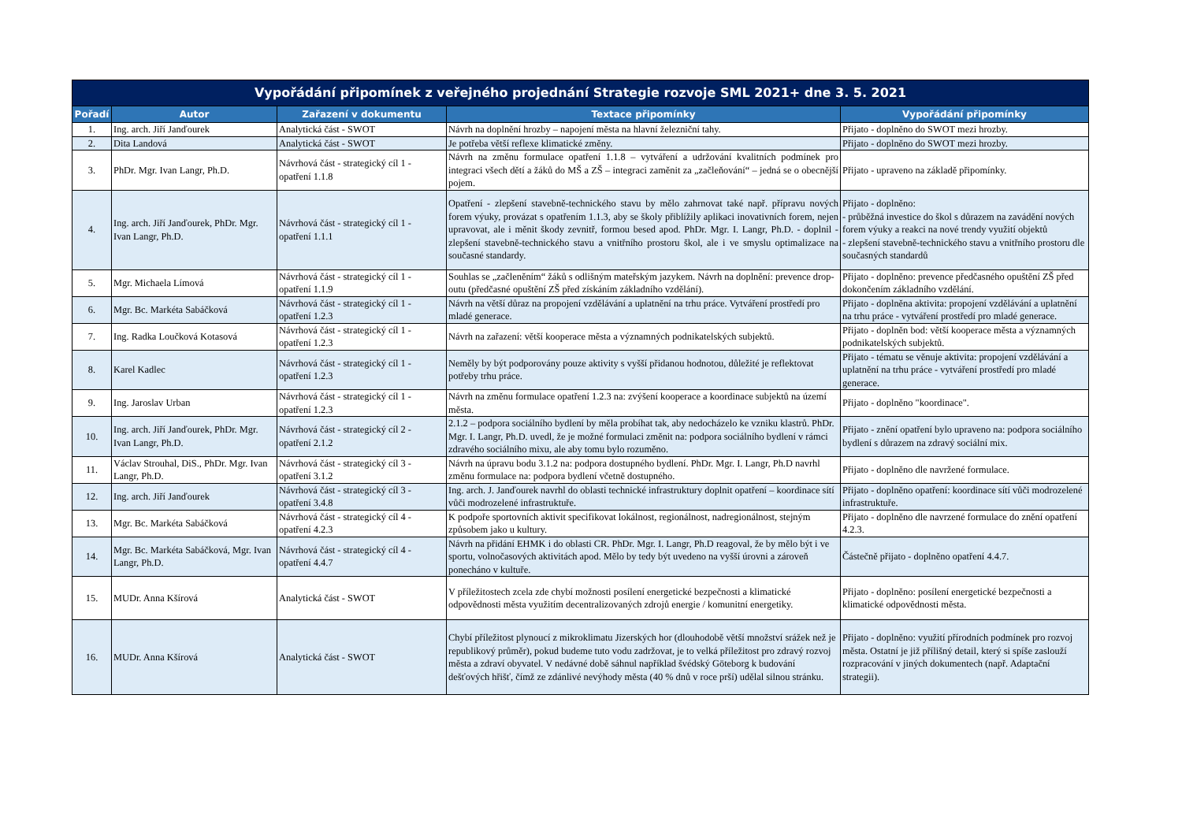| Vypořádání připomínek z veřejného projednání Strategie rozvoje SML 2021+ dne 3. 5. 2021 | | | | |
| --- | --- | --- | --- | --- |
| Pořadí | Autor | Zařazení v dokumentu | Textace připomínky | Vypořádání připomínky |
| 1. | Ing. arch. Jiří Janďourek | Analytická část - SWOT | Návrh na doplnění hrozby – napojení města na hlavní železniční tahy. | Přijato - doplněno do SWOT mezi hrozby. |
| 2. | Dita Landová | Analytická část - SWOT | Je potřeba větší reflexe klimatické změny. | Přijato - doplněno do SWOT mezi hrozby. |
| 3. | PhDr. Mgr. Ivan Langr, Ph.D. | Návrhová část - strategický cíl 1 - opatření 1.1.8 | Návrh na změnu formulace opatření 1.1.8 – vytváření a udržování kvalitních podmínek pro integraci všech dětí a žáků do MŠ a ZŠ – integraci zaměnit za „začleňování“ – jedná se o obecnější pojem. | Přijato - upraveno na základě připomínky. |
| 4. | Ing. arch. Jiří Janďourek, PhDr. Mgr. Ivan Langr, Ph.D. | Návrhová část - strategický cíl 1 - opatření 1.1.1 | Opatření - zlepšení stavebně-technického stavu by mělo zahrnovat také např. přípravu nových forem výuky, provázat s opatřením 1.1.3, aby se školy přiblížily aplikaci inovativních forem, nejen upravovat, ale i měnit škody zevnitř, formou besed apod. PhDr. Mgr. I. Langr, Ph.D. - doplnil - zlepšení stavebně-technického stavu a vnitřního prostoru škol, ale i ve smyslu optimalizace na současné standardy. | Přijato - doplněno: - průběžná investice do škol s důrazem na zavádění nových forem výuky a reakci na nové trendy využití objektů - zlepšení stavebně-technického stavu a vnitřního prostoru dle současných standardů |
| 5. | Mgr. Michaela Límová | Návrhová část - strategický cíl 1 - opatření 1.1.9 | Souhlas se „začleněním“ žáků s odlišným mateřským jazykem. Návrh na doplnění: prevence drop-outu (předčasné opuštění ZŠ před získáním základního vzdělání). | Přijato - doplněno: prevence předčasného opuštění ZŠ před dokončením základního vzdělání. |
| 6. | Mgr. Bc. Markéta Sabáčková | Návrhová část - strategický cíl 1 - opatření 1.2.3 | Návrh na větší důraz na propojení vzdělávání a uplatnění na trhu práce. Vytváření prostředí pro mladé generace. | Přijato - doplněna aktivita: propojení vzdělávání a uplatnění na trhu práce - vytváření prostředí pro mladé generace. |
| 7. | Ing. Radka Loučková Kotasová | Návrhová část - strategický cíl 1 - opatření 1.2.3 | Návrh na zařazení: větší kooperace města a významných podnikatelských subjektů. | Přijato - doplněn bod: větší kooperace města a významných podnikatelských subjektů. |
| 8. | Karel Kadlec | Návrhová část - strategický cíl 1 - opatření 1.2.3 | Neměly by být podporovány pouze aktivity s vyšší přidanou hodnotou, důležité je reflektovat potřeby trhu práce. | Přijato - tématu se věnuje aktivita: propojení vzdělávání a uplatnění na trhu práce - vytváření prostředí pro mladé generace. |
| 9. | Ing. Jaroslav Urban | Návrhová část - strategický cíl 1 - opatření 1.2.3 | Návrh na změnu formulace opatření 1.2.3 na: zvýšení kooperace a koordinace subjektů na území města. | Přijato - doplněno "koordinace". |
| 10. | Ing. arch. Jiří Janďourek, PhDr. Mgr. Ivan Langr, Ph.D. | Návrhová část - strategický cíl 2 - opatření 2.1.2 | 2.1.2 – podpora sociálního bydlení by měla probíhat tak, aby nedocházelo ke vzniku klastrů. PhDr. Mgr. I. Langr, Ph.D. uvedl, že je možné formulaci změnit na: podpora sociálního bydlení v rámci zdravého sociálního mixu, ale aby tomu bylo rozuměno. | Přijato - znění opatření bylo upraveno na: podpora sociálního bydlení s důrazem na zdravý sociální mix. |
| 11. | Václav Strouhal, DiS., PhDr. Mgr. Ivan Langr, Ph.D. | Návrhová část - strategický cíl 3 - opatření 3.1.2 | Návrh na úpravu bodu 3.1.2 na: podpora dostupného bydlení. PhDr. Mgr. I. Langr, Ph.D navrhl změnu formulace na: podpora bydlení včetně dostupného. | Přijato - doplněno dle navržené formulace. |
| 12. | Ing. arch. Jiří Janďourek | Návrhová část - strategický cíl 3 - opatření 3.4.8 | Ing. arch. J. Janďourek navrhl do oblasti technické infrastruktury doplnit opatření – koordinace sítí vůči modrozelené infrastruktuře. | Přijato - doplněno opatření: koordinace sítí vůči modrozelené infrastruktuře. |
| 13. | Mgr. Bc. Markéta Sabáčková | Návrhová část - strategický cíl 4 - opatření 4.2.3 | K podpoře sportovních aktivit specifikovat lokálnost, regionálnost, nadregionálnost, stejným způsobem jako u kultury. | Přijato - doplněno dle navrzené formulace do znění opatření 4.2.3. |
| 14. | Mgr. Bc. Markéta Sabáčková, Mgr. Ivan Langr, Ph.D. | Návrhová část - strategický cíl 4 - opatření 4.4.7 | Návrh na přidání EHMK i do oblasti CR. PhDr. Mgr. I. Langr, Ph.D reagoval, že by mělo být i ve sportu, volnočasových aktivitách apod. Mělo by tedy být uvedeno na vyšší úrovni a zároveň ponecháno v kultuře. | Částečně přijato - doplněno opatření 4.4.7. |
| 15. | MUDr. Anna Kšírová | Analytická část - SWOT | V příležitostech zcela zde chybí možnosti posílení energetické bezpečnosti a klimatické odpovědnosti města využitím decentralizovaných zdrojů energie / komunitní energetiky. | Přijato - doplněno: posílení energetické bezpečnosti a klimatické odpovědnosti města. |
| 16. | MUDr. Anna Kšírová | Analytická část - SWOT | Chybí příležitost plynoucí z mikroklimatu Jizerských hor (dlouhodobě větší množství srážek než je republikový průměr), pokud budeme tuto vodu zadržovat, je to velká příležitost pro zdravý rozvoj města a zdraví obyvatel. V nedávné době sáhnul například švédský Göteborg k budování dešťových hřišť, čímž ze zdánlivé nevýhody města (40 % dnů v roce prší) udělal silnou stránku. | Přijato - doplněno: využití přírodních podmínek pro rozvoj města. Ostatní je již přílišný detail, který si spíše zaslouží rozpracování v jiných dokumentech (např. Adaptační strategii). |